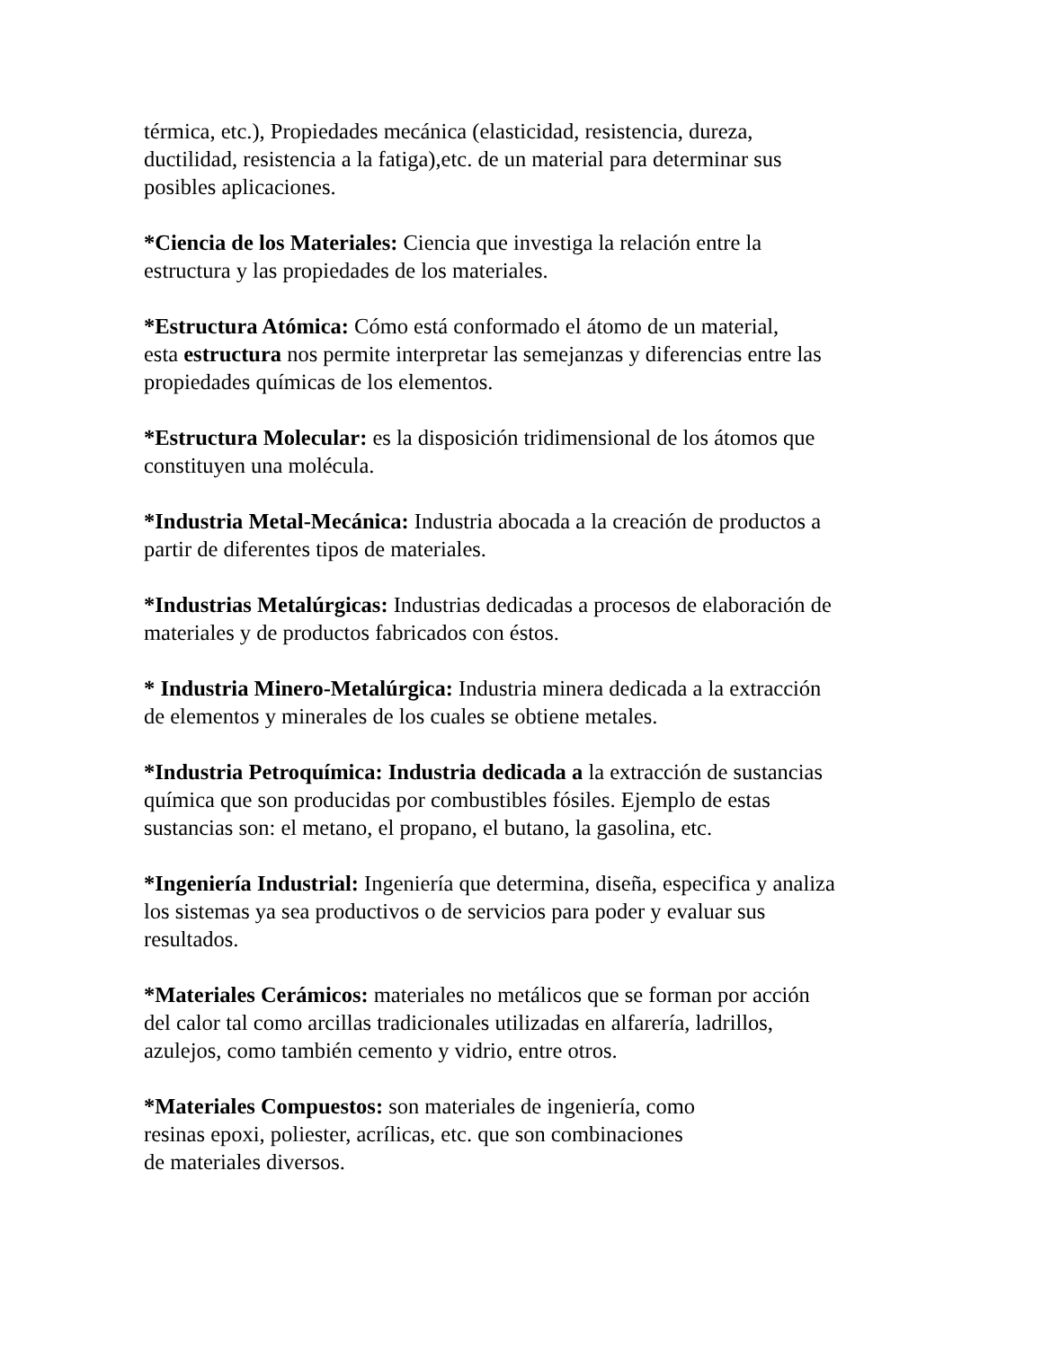térmica, etc.), Propiedades mecánica (elasticidad, resistencia, dureza,
ductilidad, resistencia a la fatiga),etc. de un material para determinar sus
posibles aplicaciones.
*Ciencia de los Materiales: Ciencia que investiga la relación entre la
estructura y las propiedades de los materiales.
*Estructura Atómica: Cómo está conformado el átomo de un material,
esta estructura nos permite interpretar las semejanzas y diferencias entre las
propiedades químicas de los elementos.
*Estructura Molecular: es la disposición tridimensional de los átomos que
constituyen una molécula.
*Industria Metal-Mecánica: Industria abocada a la creación de productos a
partir de diferentes tipos de materiales.
*Industrias Metalúrgicas: Industrias dedicadas a procesos de elaboración de
materiales y de productos fabricados con éstos.
* Industria Minero-Metalúrgica: Industria minera dedicada a la extracción
de elementos y minerales de los cuales se obtiene metales.
*Industria Petroquímica: Industria dedicada a la extracción de sustancias
química que son producidas por combustibles fósiles. Ejemplo de estas
sustancias son: el metano, el propano, el butano, la gasolina, etc.
*Ingeniería Industrial: Ingeniería que determina, diseña, especifica y analiza
los sistemas ya sea productivos o de servicios para poder y evaluar sus
resultados.
*Materiales Cerámicos: materiales no metálicos que se forman por acción
del calor tal como arcillas tradicionales utilizadas en alfarería, ladrillos,
azulejos, como también cemento y vidrio, entre otros.
*Materiales Compuestos: son materiales de ingeniería, como
resinas epoxi, poliester, acrílicas, etc. que son combinaciones
de materiales diversos.